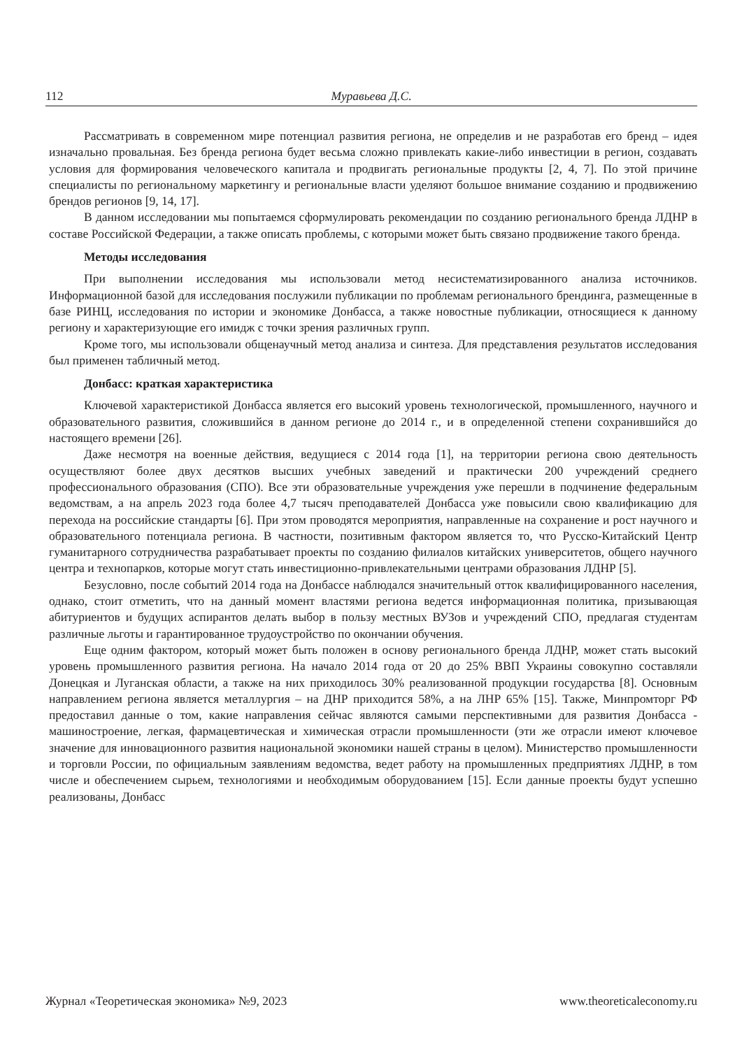112 Муравьева Д.С.
Рассматривать в современном мире потенциал развития региона, не определив и не разработав его бренд – идея изначально провальная. Без бренда региона будет весьма сложно привлекать какие-либо инвестиции в регион, создавать условия для формирования человеческого капитала и продвигать региональные продукты [2, 4, 7]. По этой причине специалисты по региональному маркетингу и региональные власти уделяют большое внимание созданию и продвижению брендов регионов [9, 14, 17].
В данном исследовании мы попытаемся сформулировать рекомендации по созданию регионального бренда ЛДНР в составе Российской Федерации, а также описать проблемы, с которыми может быть связано продвижение такого бренда.
Методы исследования
При выполнении исследования мы использовали метод несистематизированного анализа источников. Информационной базой для исследования послужили публикации по проблемам регионального брендинга, размещенные в базе РИНЦ, исследования по истории и экономике Донбасса, а также новостные публикации, относящиеся к данному региону и характеризующие его имидж с точки зрения различных групп.
Кроме того, мы использовали общенаучный метод анализа и синтеза. Для представления результатов исследования был применен табличный метод.
Донбасс: краткая характеристика
Ключевой характеристикой Донбасса является его высокий уровень технологической, промышленного, научного и образовательного развития, сложившийся в данном регионе до 2014 г., и в определенной степени сохранившийся до настоящего времени [26].
Даже несмотря на военные действия, ведущиеся с 2014 года [1], на территории региона свою деятельность осуществляют более двух десятков высших учебных заведений и практически 200 учреждений среднего профессионального образования (СПО). Все эти образовательные учреждения уже перешли в подчинение федеральным ведомствам, а на апрель 2023 года более 4,7 тысяч преподавателей Донбасса уже повысили свою квалификацию для перехода на российские стандарты [6]. При этом проводятся мероприятия, направленные на сохранение и рост научного и образовательного потенциала региона. В частности, позитивным фактором является то, что Русско-Китайский Центр гуманитарного сотрудничества разрабатывает проекты по созданию филиалов китайских университетов, общего научного центра и технопарков, которые могут стать инвестиционно-привлекательными центрами образования ЛДНР [5].
Безусловно, после событий 2014 года на Донбассе наблюдался значительный отток квалифицированного населения, однако, стоит отметить, что на данный момент властями региона ведется информационная политика, призывающая абитуриентов и будущих аспирантов делать выбор в пользу местных ВУЗов и учреждений СПО, предлагая студентам различные льготы и гарантированное трудоустройство по окончании обучения.
Еще одним фактором, который может быть положен в основу регионального бренда ЛДНР, может стать высокий уровень промышленного развития региона. На начало 2014 года от 20 до 25% ВВП Украины совокупно составляли Донецкая и Луганская области, а также на них приходилось 30% реализованной продукции государства [8]. Основным направлением региона является металлургия – на ДНР приходится 58%, а на ЛНР 65% [15]. Также, Минпромторг РФ предоставил данные о том, какие направления сейчас являются самыми перспективными для развития Донбасса - машиностроение, легкая, фармацевтическая и химическая отрасли промышленности (эти же отрасли имеют ключевое значение для инновационного развития национальной экономики нашей страны в целом). Министерство промышленности и торговли России, по официальным заявлениям ведомства, ведет работу на промышленных предприятиях ЛДНР, в том числе и обеспечением сырьем, технологиями и необходимым оборудованием [15]. Если данные проекты будут успешно реализованы, Донбасс
Журнал «Теоретическая экономика» №9, 2023 www.theoreticaleconomy.ru